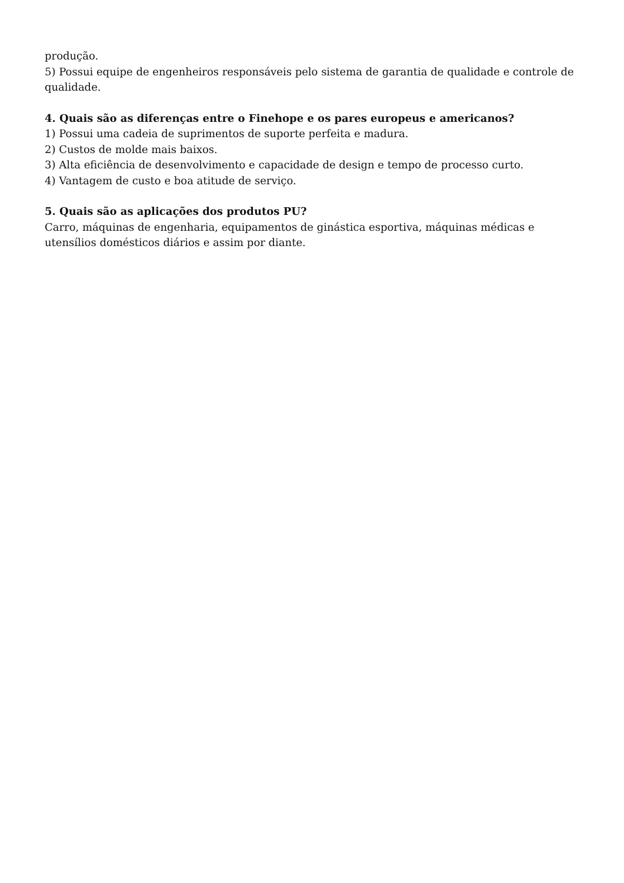produção.
5) Possui equipe de engenheiros responsáveis pelo sistema de garantia de qualidade e controle de qualidade.
4. Quais são as diferenças entre o Finehope e os pares europeus e americanos?
1) Possui uma cadeia de suprimentos de suporte perfeita e madura.
2) Custos de molde mais baixos.
3) Alta eficiência de desenvolvimento e capacidade de design e tempo de processo curto.
4) Vantagem de custo e boa atitude de serviço.
5. Quais são as aplicações dos produtos PU?
Carro, máquinas de engenharia, equipamentos de ginástica esportiva, máquinas médicas e utensílios domésticos diários e assim por diante.